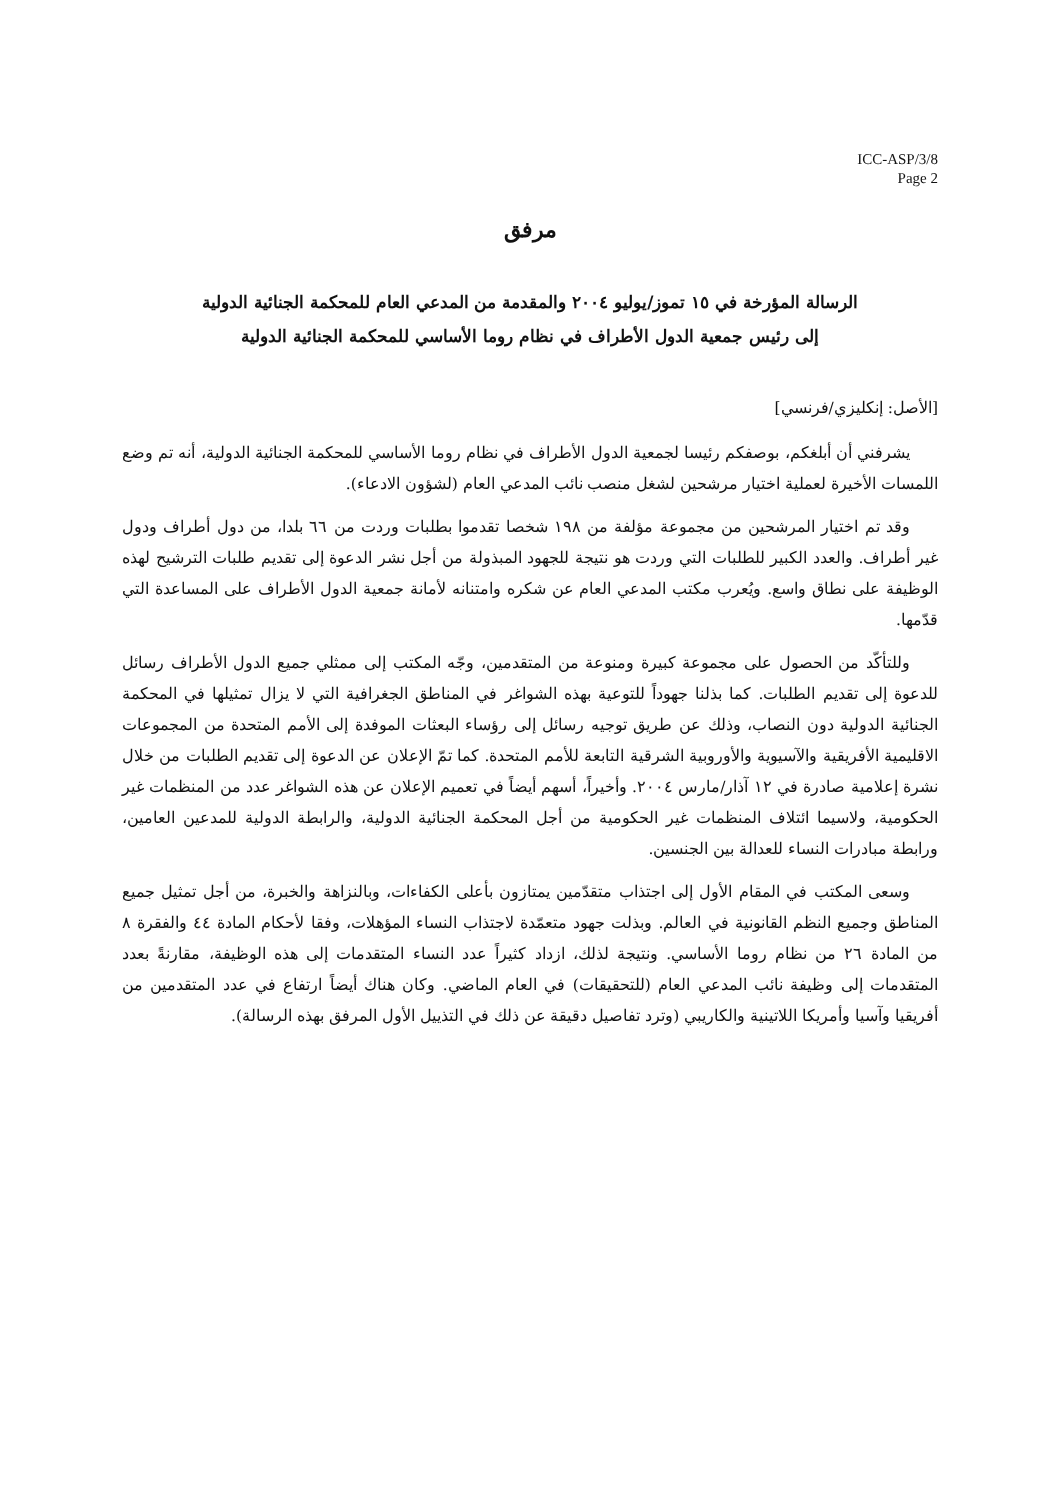ICC-ASP/3/8
Page 2
مرفق
الرسالة المؤرخة في ١٥ تموز/يوليو ٢٠٠٤ والمقدمة من المدعي العام للمحكمة الجنائية الدولية
إلى رئيس جمعية الدول الأطراف في نظام روما الأساسي للمحكمة الجنائية الدولية
[الأصل: إنكليزي/فرنسي]
يشرفني أن أبلغكم، بوصفكم رئيسا لجمعية الدول الأطراف في نظام روما الأساسي للمحكمة الجنائية الدولية، أنه تم وضع اللمسات الأخيرة لعملية اختيار مرشحين لشغل منصب نائب المدعي العام (لشؤون الادعاء).
وقد تم اختيار المرشحين من مجموعة مؤلفة من ١٩٨ شخصا تقدموا بطلبات وردت من ٦٦ بلدا، من دول أطراف ودول غير أطراف. والعدد الكبير للطلبات التي وردت هو نتيجة للجهود المبذولة من أجل نشر الدعوة إلى تقديم طلبات الترشيح لهذه الوظيفة على نطاق واسع. ويُعرب مكتب المدعي العام عن شكره وامتنانه لأمانة جمعية الدول الأطراف على المساعدة التي قدّمها.
وللتأكّد من الحصول على مجموعة كبيرة ومنوعة من المتقدمين، وجّه المكتب إلى ممثلي جميع الدول الأطراف رسائل للدعوة إلى تقديم الطلبات. كما بذلنا جهوداً للتوعية بهذه الشواغر في المناطق الجغرافية التي لا يزال تمثيلها في المحكمة الجنائية الدولية دون النصاب، وذلك عن طريق توجيه رسائل إلى رؤساء البعثات الموفدة إلى الأمم المتحدة من المجموعات الاقليمية الأفريقية والآسيوية والأوروبية الشرقية التابعة للأمم المتحدة. كما تمّ الإعلان عن الدعوة إلى تقديم الطلبات من خلال نشرة إعلامية صادرة في ١٢ آذار/مارس ٢٠٠٤. وأخيراً، أسهم أيضاً في تعميم الإعلان عن هذه الشواغر عدد من المنظمات غير الحكومية، ولاسيما ائتلاف المنظمات غير الحكومية من أجل المحكمة الجنائية الدولية، والرابطة الدولية للمدعين العامين، ورابطة مبادرات النساء للعدالة بين الجنسين.
وسعى المكتب في المقام الأول إلى اجتذاب متقدّمين يمتازون بأعلى الكفاءات، وبالنزاهة والخبرة، من أجل تمثيل جميع المناطق وجميع النظم القانونية في العالم. وبذلت جهود متعمّدة لاجتذاب النساء المؤهلات، وفقا لأحكام المادة ٤٤ والفقرة ٨ من المادة ٢٦ من نظام روما الأساسي. ونتيجة لذلك، ازداد كثيراً عدد النساء المتقدمات إلى هذه الوظيفة، مقارنةً بعدد المتقدمات إلى وظيفة نائب المدعي العام (للتحقيقات) في العام الماضي. وكان هناك أيضاً ارتفاع في عدد المتقدمين من أفريقيا وآسيا وأمريكا اللاتينية والكاريبي (وترد تفاصيل دقيقة عن ذلك في التذييل الأول المرفق بهذه الرسالة).